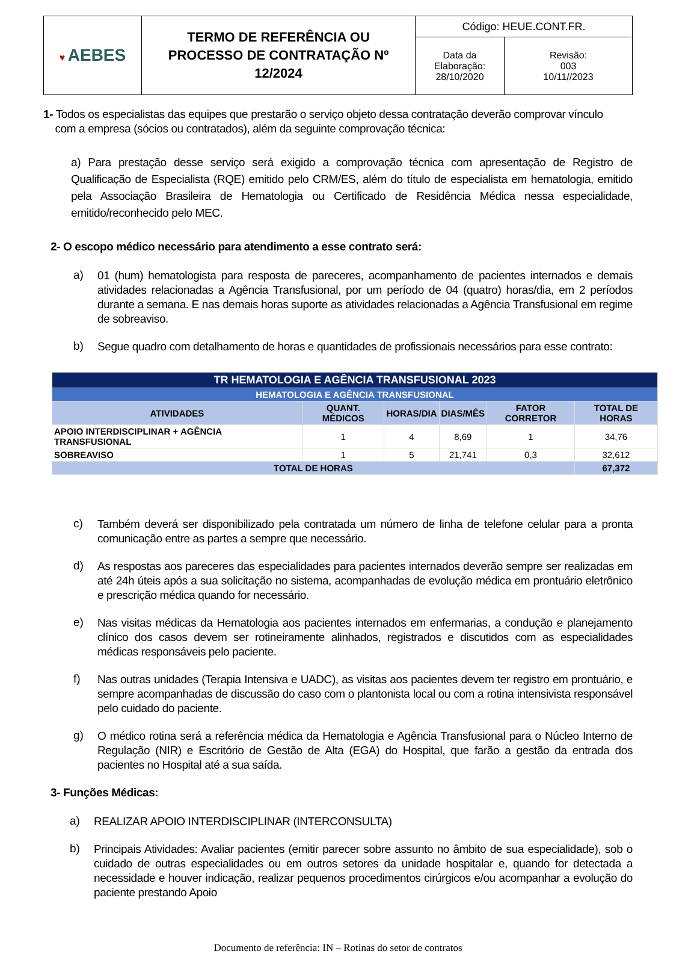| ♥ AEBES | TERMO DE REFERÊNCIA OU PROCESSO DE CONTRATAÇÃO Nº 12/2024 | Código: HEUE.CONT.FR. | |
| | | Data da Elaboração: 28/10/2020 | Revisão: 003 10/11//2023 |
1- Todos os especialistas das equipes que prestarão o serviço objeto dessa contratação deverão comprovar vínculo
com a empresa (sócios ou contratados), além da seguinte comprovação técnica:
a) Para prestação desse serviço será exigido a comprovação técnica com apresentação de Registro de Qualificação de Especialista (RQE) emitido pelo CRM/ES, além do título de especialista em hematologia, emitido pela Associação Brasileira de Hematologia ou Certificado de Residência Médica nessa especialidade, emitido/reconhecido pelo MEC.
2- O escopo médico necessário para atendimento a esse contrato será:
a)
01 (hum) hematologista para resposta de pareceres, acompanhamento de pacientes internados e demais atividades relacionadas a Agência Transfusional, por um período de 04 (quatro) horas/dia, em 2 períodos durante a semana. E nas demais horas suporte as atividades relacionadas a Agência Transfusional em regime de sobreaviso.
b)
Segue quadro com detalhamento de horas e quantidades de profissionais necessários para esse contrato:
| TR HEMATOLOGIA E AGÊNCIA TRANSFUSIONAL 2023 | | | | | |
| --- | --- | --- | --- | --- | --- |
| HEMATOLOGIA E AGÊNCIA TRANSFUSIONAL | | | | | |
| ATIVIDADES | QUANT. MÉDICOS | HORAS/DIA | DIAS/MÊS | FATOR CORRETOR | TOTAL DE HORAS |
| APOIO INTERDISCIPLINAR + AGÊNCIA TRANSFUSIONAL | 1 | 4 | 8,69 | 1 | 34,76 |
| SOBREAVISO | 1 | 5 | 21,741 | 0,3 | 32,612 |
| TOTAL DE HORAS | | | | | 67,372 |
c)
Também deverá ser disponibilizado pela contratada um número de linha de telefone celular para a pronta comunicação entre as partes a sempre que necessário.
d)
As respostas aos pareceres das especialidades para pacientes internados deverão sempre ser realizadas em até 24h úteis após a sua solicitação no sistema, acompanhadas de evolução médica em prontuário eletrônico e prescrição médica quando for necessário.
e)
Nas visitas médicas da Hematologia aos pacientes internados em enfermarias, a condução e planejamento clínico dos casos devem ser rotineiramente alinhados, registrados e discutidos com as especialidades médicas responsáveis pelo paciente.
f)
Nas outras unidades (Terapia Intensiva e UADC), as visitas aos pacientes devem ter registro em prontuário, e sempre acompanhadas de discussão do caso com o plantonista local ou com a rotina intensivista responsável pelo cuidado do paciente.
g)
O médico rotina será a referência médica da Hematologia e Agência Transfusional para o Núcleo Interno de Regulação (NIR) e Escritório de Gestão de Alta (EGA) do Hospital, que farão a gestão da entrada dos pacientes no Hospital até a sua saída.
3- Funções Médicas:
a)
REALIZAR APOIO INTERDISCIPLINAR (INTERCONSULTA)
b)
Principais Atividades: Avaliar pacientes (emitir parecer sobre assunto no âmbito de sua especialidade), sob o cuidado de outras especialidades ou em outros setores da unidade hospitalar e, quando for detectada a necessidade e houver indicação, realizar pequenos procedimentos cirúrgicos e/ou acompanhar a evolução do paciente prestando Apoio
Documento de referência: IN – Rotinas do setor de contratos